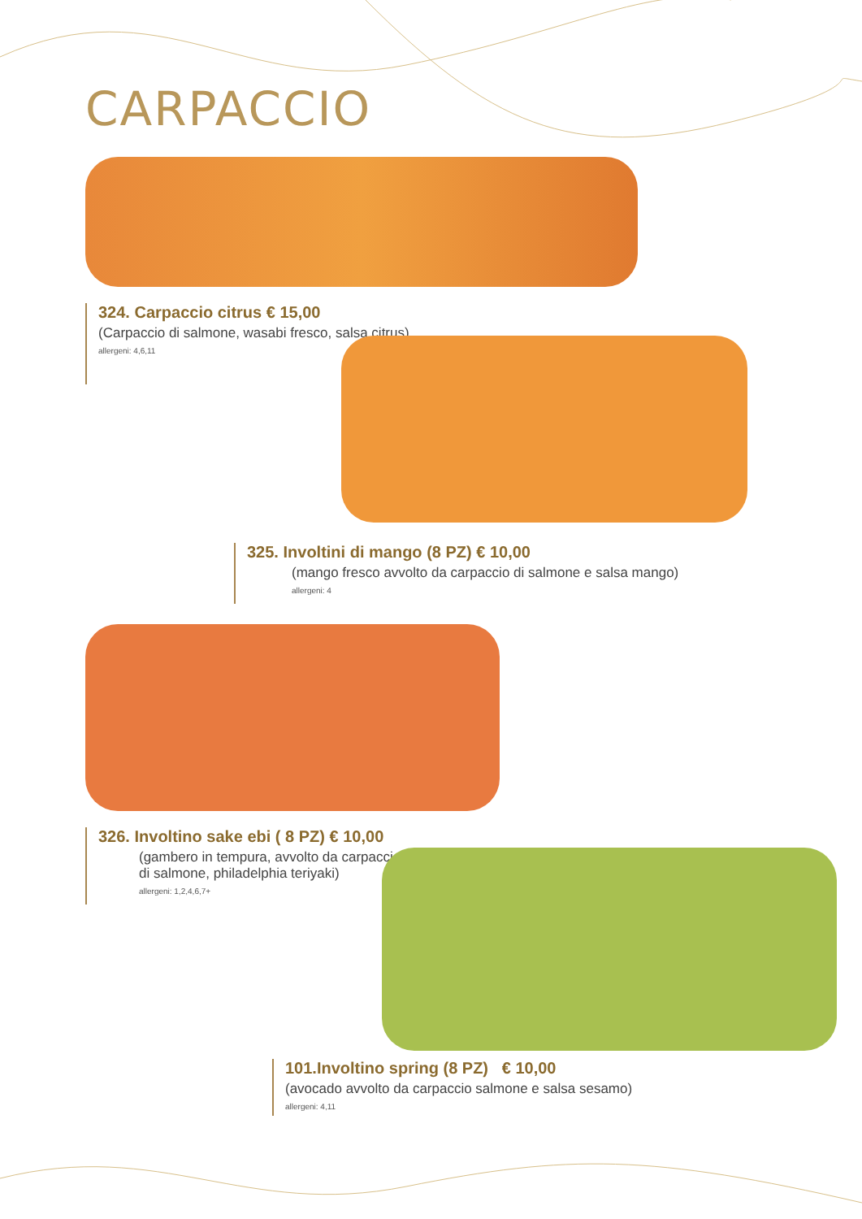CARPACCIO
324. Carpaccio citrus € 15,00
(Carpaccio di salmone, wasabi fresco, salsa citrus)
allergeni: 4,6,11
325. Involtini di mango (8 PZ) € 10,00
(mango fresco avvolto da carpaccio di salmone e salsa mango)
allergeni: 4
326. Involtino sake ebi ( 8 PZ) € 10,00
(gambero in tempura, avvolto da carpaccio
di salmone, philadelphia teriyaki)
allergeni: 1,2,4,6,7+
101.Involtino spring (8 PZ) € 10,00
(avocado avvolto da carpaccio salmone e salsa sesamo)
allergeni: 4,11